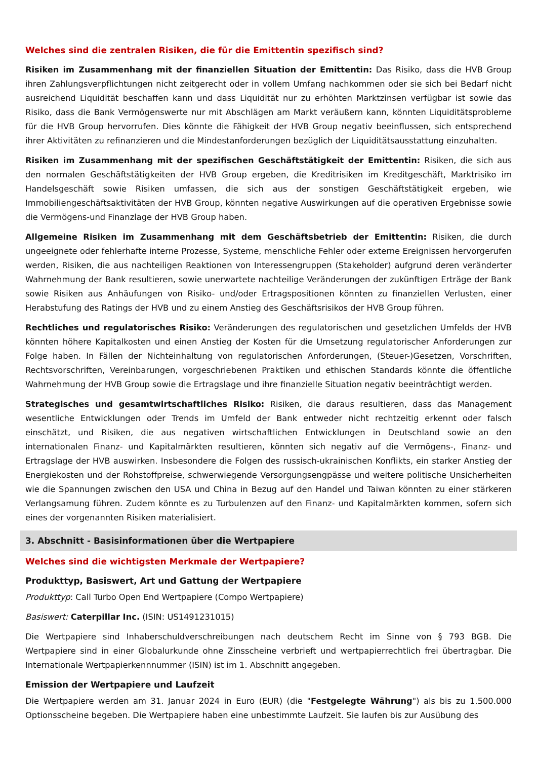Welches sind die zentralen Risiken, die für die Emittentin spezifisch sind?
Risiken im Zusammenhang mit der finanziellen Situation der Emittentin: Das Risiko, dass die HVB Group ihren Zahlungsverpflichtungen nicht zeitgerecht oder in vollem Umfang nachkommen oder sie sich bei Bedarf nicht ausreichend Liquidität beschaffen kann und dass Liquidität nur zu erhöhten Marktzinsen verfügbar ist sowie das Risiko, dass die Bank Vermögenswerte nur mit Abschlägen am Markt veräußern kann, könnten Liquiditätsprobleme für die HVB Group hervorrufen. Dies könnte die Fähigkeit der HVB Group negativ beeinflussen, sich entsprechend ihrer Aktivitäten zu refinanzieren und die Mindestanforderungen bezüglich der Liquiditätsausstattung einzuhalten.
Risiken im Zusammenhang mit der spezifischen Geschäftstätigkeit der Emittentin: Risiken, die sich aus den normalen Geschäftstätigkeiten der HVB Group ergeben, die Kreditrisiken im Kreditgeschäft, Marktrisiko im Handelsgeschäft sowie Risiken umfassen, die sich aus der sonstigen Geschäftstätigkeit ergeben, wie Immobiliengeschäftsaktivitäten der HVB Group, könnten negative Auswirkungen auf die operativen Ergebnisse sowie die Vermögens-und Finanzlage der HVB Group haben.
Allgemeine Risiken im Zusammenhang mit dem Geschäftsbetrieb der Emittentin: Risiken, die durch ungeeignete oder fehlerhafte interne Prozesse, Systeme, menschliche Fehler oder externe Ereignissen hervorgerufen werden, Risiken, die aus nachteiligen Reaktionen von Interessengruppen (Stakeholder) aufgrund deren veränderter Wahrnehmung der Bank resultieren, sowie unerwartete nachteilige Veränderungen der zukünftigen Erträge der Bank sowie Risiken aus Anhäufungen von Risiko- und/oder Ertragspositionen könnten zu finanziellen Verlusten, einer Herabstufung des Ratings der HVB und zu einem Anstieg des Geschäftsrisikos der HVB Group führen.
Rechtliches und regulatorisches Risiko: Veränderungen des regulatorischen und gesetzlichen Umfelds der HVB könnten höhere Kapitalkosten und einen Anstieg der Kosten für die Umsetzung regulatorischer Anforderungen zur Folge haben. In Fällen der Nichteinhaltung von regulatorischen Anforderungen, (Steuer-)Gesetzen, Vorschriften, Rechtsvorschriften, Vereinbarungen, vorgeschriebenen Praktiken und ethischen Standards könnte die öffentliche Wahrnehmung der HVB Group sowie die Ertragslage und ihre finanzielle Situation negativ beeinträchtigt werden.
Strategisches und gesamtwirtschaftliches Risiko: Risiken, die daraus resultieren, dass das Management wesentliche Entwicklungen oder Trends im Umfeld der Bank entweder nicht rechtzeitig erkennt oder falsch einschätzt, und Risiken, die aus negativen wirtschaftlichen Entwicklungen in Deutschland sowie an den internationalen Finanz- und Kapitalmärkten resultieren, könnten sich negativ auf die Vermögens-, Finanz- und Ertragslage der HVB auswirken. Insbesondere die Folgen des russisch-ukrainischen Konflikts, ein starker Anstieg der Energiekosten und der Rohstoffpreise, schwerwiegende Versorgungsengpässe und weitere politische Unsicherheiten wie die Spannungen zwischen den USA und China in Bezug auf den Handel und Taiwan könnten zu einer stärkeren Verlangsamung führen. Zudem könnte es zu Turbulenzen auf den Finanz- und Kapitalmärkten kommen, sofern sich eines der vorgenannten Risiken materialisiert.
3. Abschnitt - Basisinformationen über die Wertpapiere
Welches sind die wichtigsten Merkmale der Wertpapiere?
Produkttyp, Basiswert, Art und Gattung der Wertpapiere
Produkttyp: Call Turbo Open End Wertpapiere (Compo Wertpapiere)
Basiswert: Caterpillar Inc. (ISIN: US1491231015)
Die Wertpapiere sind Inhaberschuldverschreibungen nach deutschem Recht im Sinne von § 793 BGB. Die Wertpapiere sind in einer Globalurkunde ohne Zinsscheine verbrieft und wertpapierrechtlich frei übertragbar. Die Internationale Wertpapierkennnummer (ISIN) ist im 1. Abschnitt angegeben.
Emission der Wertpapiere und Laufzeit
Die Wertpapiere werden am 31. Januar 2024 in Euro (EUR) (die "Festgelegte Währung") als bis zu 1.500.000 Optionsscheine begeben. Die Wertpapiere haben eine unbestimmte Laufzeit. Sie laufen bis zur Ausübung des